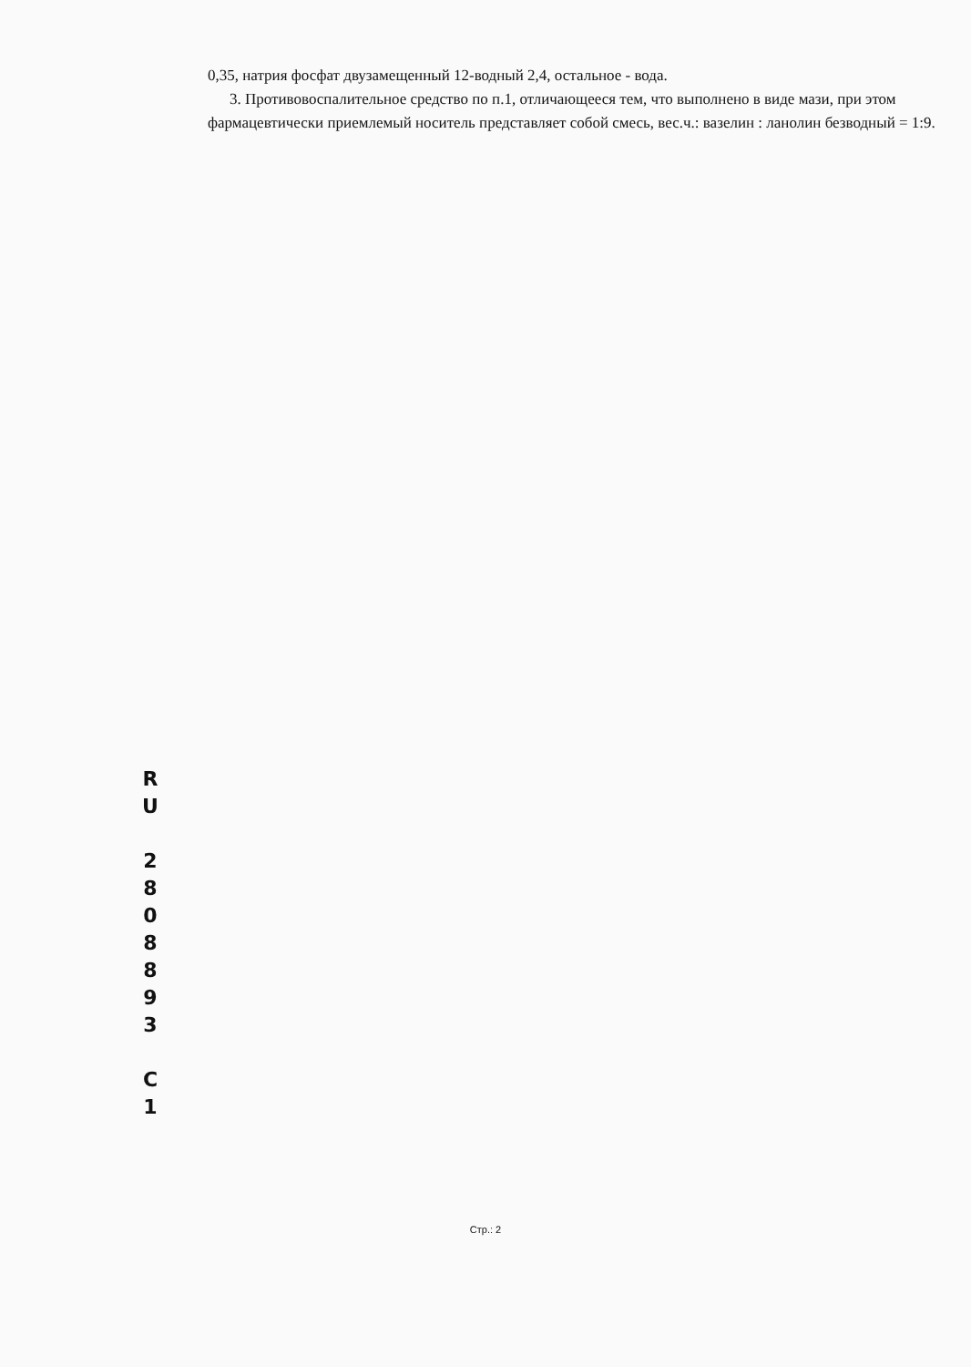0,35, натрия фосфат двузамещенный 12-водный 2,4, остальное - вода.
3. Противовоспалительное средство по п.1, отличающееся тем, что выполнено в виде мази, при этом фармацевтически приемлемый носитель представляет собой смесь, вес.ч.: вазелин : ланолин безводный = 1:9.
R
U
2
8
0
8
8
9
3
C
1
Стр.: 2